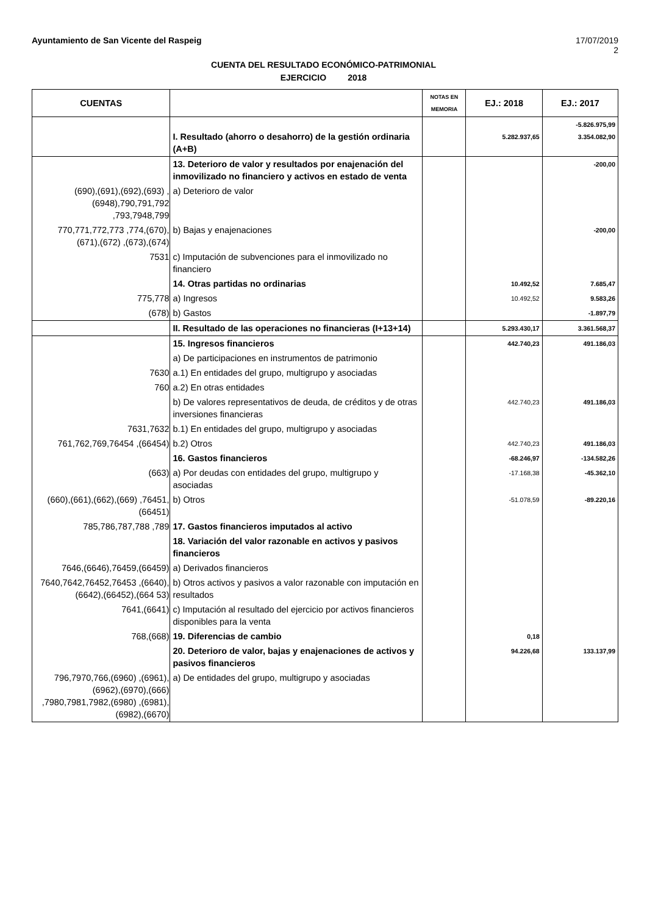Ayuntamiento de San Vicente del Raspeig 17/07/2019
2
CUENTA DEL RESULTADO ECONÓMICO-PATRIMONIAL
EJERCICIO 2018
| CUENTAS | | NOTAS EN MEMORIA | EJ.: 2018 | EJ.: 2017 |
| --- | --- | --- | --- | --- |
| | I. Resultado (ahorro o desahorro) de la gestión ordinaria (A+B) | | 5.282.937,65 | -5.826.975,99 3.354.082,90 |
| | 13. Deterioro de valor y resultados por enajenación del inmovilizado no financiero y activos en estado de venta | | | -200,00 |
| (690),(691),(692),(693) ,(6948),790,791,792 ,793,7948,799 | a) Deterioro de valor | | | |
| 770,771,772,773 ,774,(670),(671),(672) ,(673),(674) | b) Bajas y enajenaciones | | | -200,00 |
| 7531 | c) Imputación de subvenciones para el inmovilizado no financiero | | | |
| | 14. Otras partidas no ordinarias | | 10.492,52 | 7.685,47 |
| 775,778 | a) Ingresos | | 10.492,52 | 9.583,26 |
| (678) | b) Gastos | | | -1.897,79 |
| | II. Resultado de las operaciones no financieras (I+13+14) | | 5.293.430,17 | 3.361.568,37 |
| | 15. Ingresos financieros | | 442.740,23 | 491.186,03 |
| | a) De participaciones en instrumentos de patrimonio | | | |
| 7630 | a.1) En entidades del grupo, multigrupo y asociadas | | | |
| 760 | a.2) En otras entidades | | | |
| | b) De valores representativos de deuda, de créditos y de otras inversiones financieras | | 442.740,23 | 491.186,03 |
| 7631,7632 | b.1) En entidades del grupo, multigrupo y asociadas | | | |
| 761,762,769,76454 ,(66454) | b.2) Otros | | 442.740,23 | 491.186,03 |
| | 16. Gastos financieros | | -68.246,97 | -134.582,26 |
| (663) | a) Por deudas con entidades del grupo, multigrupo y asociadas | | -17.168,38 | -45.362,10 |
| (660),(661),(662),(669) ,76451,(66451) | b) Otros | | -51.078,59 | -89.220,16 |
| 785,786,787,788 ,789 | 17. Gastos financieros imputados al activo | | | |
| | 18. Variación del valor razonable en activos y pasivos financieros | | | |
| 7646,(6646),76459,(66459) | a) Derivados financieros | | | |
| 7640,7642,76452,76453 ,(6640),(6642),(66452),(664 53) | b) Otros activos y pasivos a valor razonable con imputación en resultados | | | |
| 7641,(6641) | c) Imputación al resultado del ejercicio por activos financieros disponibles para la venta | | | |
| 768,(668) | 19. Diferencias de cambio | | 0,18 | |
| | 20. Deterioro de valor, bajas y enajenaciones de activos y pasivos financieros | | 94.226,68 | 133.137,99 |
| 796,7970,766,(6960) ,(6961),(6962),(6970),(666) ,7980,7981,7982,(6980) ,(6981),(6982),(6670) | a) De entidades del grupo, multigrupo y asociadas | | | |